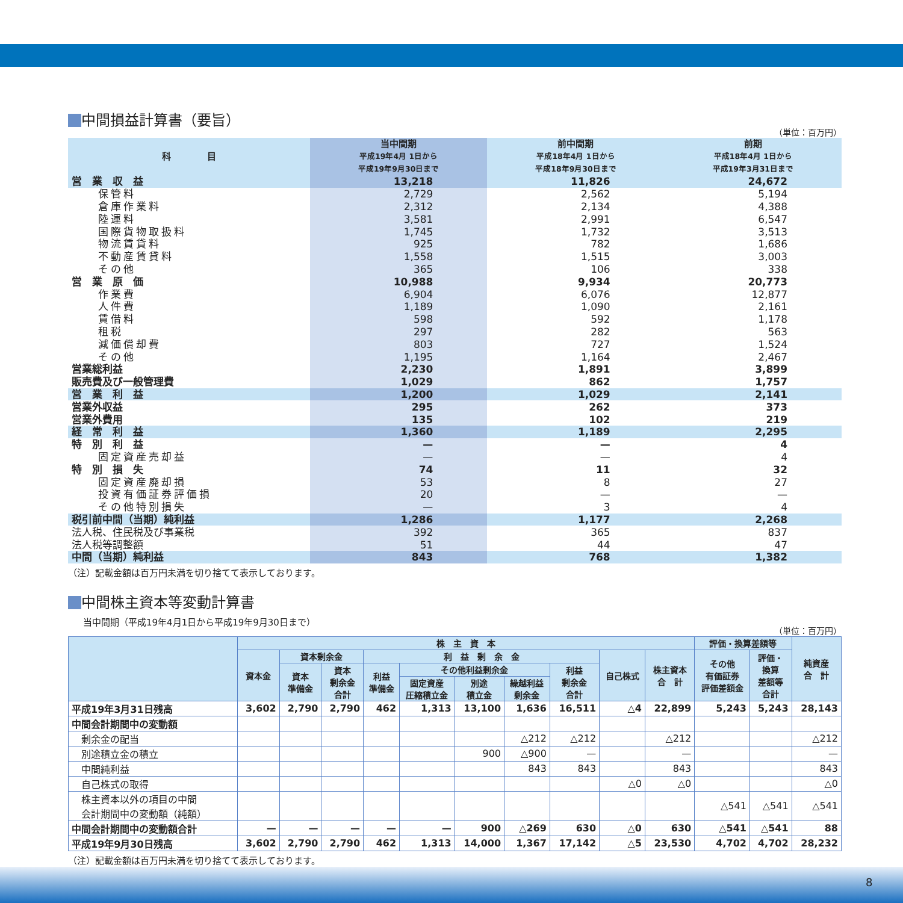中間損益計算書（要旨）
（単位：百万円）
| 科 目 | 当中間期 平成19年4月 1日から 平成19年9月30日まで | 前中間期 平成18年4月 1日から 平成18年9月30日まで | 前期 平成18年4月 1日から 平成19年3月31日まで |
| --- | --- | --- | --- |
| 営 業 収 益 | 13,218 | 11,826 | 24,672 |
| 保管料 | 2,729 | 2,562 | 5,194 |
| 倉庫作業料 | 2,312 | 2,134 | 4,388 |
| 陸運料 | 3,581 | 2,991 | 6,547 |
| 国際貨物取扱料 | 1,745 | 1,732 | 3,513 |
| 物流賃貸料 | 925 | 782 | 1,686 |
| 不動産賃貸料 | 1,558 | 1,515 | 3,003 |
| その他 | 365 | 106 | 338 |
| 営 業 原 価 | 10,988 | 9,934 | 20,773 |
| 作業費 | 6,904 | 6,076 | 12,877 |
| 人件費 | 1,189 | 1,090 | 2,161 |
| 賃借料 | 598 | 592 | 1,178 |
| 租税 | 297 | 282 | 563 |
| 減価償却費 | 803 | 727 | 1,524 |
| その他 | 1,195 | 1,164 | 2,467 |
| 営業総利益 | 2,230 | 1,891 | 3,899 |
| 販売費及び一般管理費 | 1,029 | 862 | 1,757 |
| 営 業 利 益 | 1,200 | 1,029 | 2,141 |
| 営業外収益 | 295 | 262 | 373 |
| 営業外費用 | 135 | 102 | 219 |
| 経 常 利 益 | 1,360 | 1,189 | 2,295 |
| 特 別 利 益 | — | — | 4 |
| 固定資産売却益 | — | — | 4 |
| 特 別 損 失 | 74 | 11 | 32 |
| 固定資産廃却損 | 53 | 8 | 27 |
| 投資有価証券評価損 | 20 | — | — |
| その他特別損失 | — | 3 | 4 |
| 税引前中間（当期）純利益 | 1,286 | 1,177 | 2,268 |
| 法人税、住民税及び事業税 | 392 | 365 | 837 |
| 法人税等調整額 | 51 | 44 | 47 |
| 中間（当期）純利益 | 843 | 768 | 1,382 |
（注）記載金額は百万円未満を切り捨てて表示しております。
中間株主資本等変動計算書
当中間期（平成19年4月1日から平成19年9月30日まで）
（単位：百万円）
| | 株 主 資 本 | | | | | | | | | | 評価・換算差額等 | | 純資産 合 計 |
| --- | --- | --- | --- | --- | --- | --- | --- | --- | --- | --- | --- | --- | --- |
| | 資本金 | 資本剰余金 | | 利 益 剰 余 金 | | | | | 自己株式 | 株主資本 合 計 | その他 有価証券 評価差額金 | 評価・ 換算 差額等 合計 | |
| | | 資本 準備金 | 資本 剰余金 合計 | 利益 準備金 | その他利益剰余金 | | | 利益 剰余金 合計 | | | | | |
| | | | | | 固定資産 圧縮積立金 | 別途 積立金 | 繰越利益 剰余金 | | | | | | |
| 平成19年3月31日残高 | 3,602 | 2,790 | 2,790 | 462 | 1,313 | 13,100 | 1,636 | 16,511 | △4 | 22,899 | 5,243 | 5,243 | 28,143 |
| 中間会計期間中の変動額 | | | | | | | | | | | | | |
| 剰余金の配当 | | | | | | | △212 | △212 | | △212 | | | △212 |
| 別途積立金の積立 | | | | | | 900 | △900 | — | | — | | | — |
| 中間純利益 | | | | | | | 843 | 843 | | 843 | | | 843 |
| 自己株式の取得 | | | | | | | | | △0 | △0 | | | △0 |
| 株主資本以外の項目の中間 会計期間中の変動額（純額） | | | | | | | | | | | △541 | △541 | △541 |
| 中間会計期間中の変動額合計 | — | — | — | — | — | 900 | △269 | 630 | △0 | 630 | △541 | △541 | 88 |
| 平成19年9月30日残高 | 3,602 | 2,790 | 2,790 | 462 | 1,313 | 14,000 | 1,367 | 17,142 | △5 | 23,530 | 4,702 | 4,702 | 28,232 |
（注）記載金額は百万円未満を切り捨てて表示しております。
8